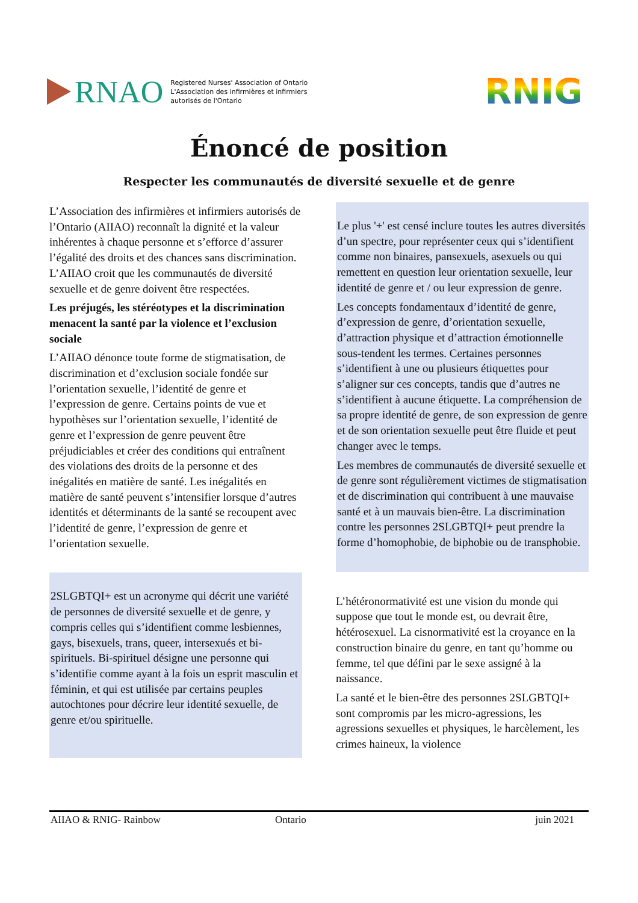RNAO
Registered Nurses' Association of Ontario
L'Association des infirmières et infirmiers
autorisés de l'Ontario
RNIG
Énoncé de position
Respecter les communautés de diversité sexuelle et de genre
L’Association des infirmières et infirmiers autorisés de l’Ontario (AIIAO) reconnaît la dignité et la valeur inhérentes à chaque personne et s’efforce d’assurer l’égalité des droits et des chances sans discrimination. L’AIIAO croit que les communautés de diversité sexuelle et de genre doivent être respectées.
Les préjugés, les stéréotypes et la discrimination menacent la santé par la violence et l’exclusion sociale
L’AIIAO dénonce toute forme de stigmatisation, de discrimination et d’exclusion sociale fondée sur l’orientation sexuelle, l’identité de genre et l’expression de genre. Certains points de vue et hypothèses sur l’orientation sexuelle, l’identité de genre et l’expression de genre peuvent être préjudiciables et créer des conditions qui entraînent des violations des droits de la personne et des inégalités en matière de santé. Les inégalités en matière de santé peuvent s’intensifier lorsque d’autres identités et déterminants de la santé se recoupent avec l’identité de genre, l’expression de genre et l’orientation sexuelle.
2SLGBTQI+ est un acronyme qui décrit une variété de personnes de diversité sexuelle et de genre, y compris celles qui s’identifient comme lesbiennes, gays, bisexuels, trans, queer, intersexués et bi-spirituels. Bi-spirituel désigne une personne qui s’identifie comme ayant à la fois un esprit masculin et féminin, et qui est utilisée par certains peuples autochtones pour décrire leur identité sexuelle, de genre et/ou spirituelle.
Le plus '+' est censé inclure toutes les autres diversités d’un spectre, pour représenter ceux qui s’identifient comme non binaires, pansexuels, asexuels ou qui remettent en question leur orientation sexuelle, leur identité de genre et / ou leur expression de genre.
Les concepts fondamentaux d’identité de genre, d’expression de genre, d’orientation sexuelle, d’attraction physique et d’attraction émotionnelle sous-tendent les termes. Certaines personnes s’identifient à une ou plusieurs étiquettes pour s’aligner sur ces concepts, tandis que d’autres ne s’identifient à aucune étiquette. La compréhension de sa propre identité de genre, de son expression de genre et de son orientation sexuelle peut être fluide et peut changer avec le temps.
Les membres de communautés de diversité sexuelle et de genre sont régulièrement victimes de stigmatisation et de discrimination qui contribuent à une mauvaise santé et à un mauvais bien-être. La discrimination contre les personnes 2SLGBTQI+ peut prendre la forme d’homophobie, de biphobie ou de transphobie.
L’hétéronormativité est une vision du monde qui suppose que tout le monde est, ou devrait être, hétérosexuel. La cisnormativité est la croyance en la construction binaire du genre, en tant qu’homme ou femme, tel que défini par le sexe assigné à la naissance.
La santé et le bien-être des personnes 2SLGBTQI+ sont compromis par les micro-agressions, les agressions sexuelles et physiques, le harcèlement, les crimes haineux, la violence
AIIAO & RNIG- Rainbow Ontario juin 2021